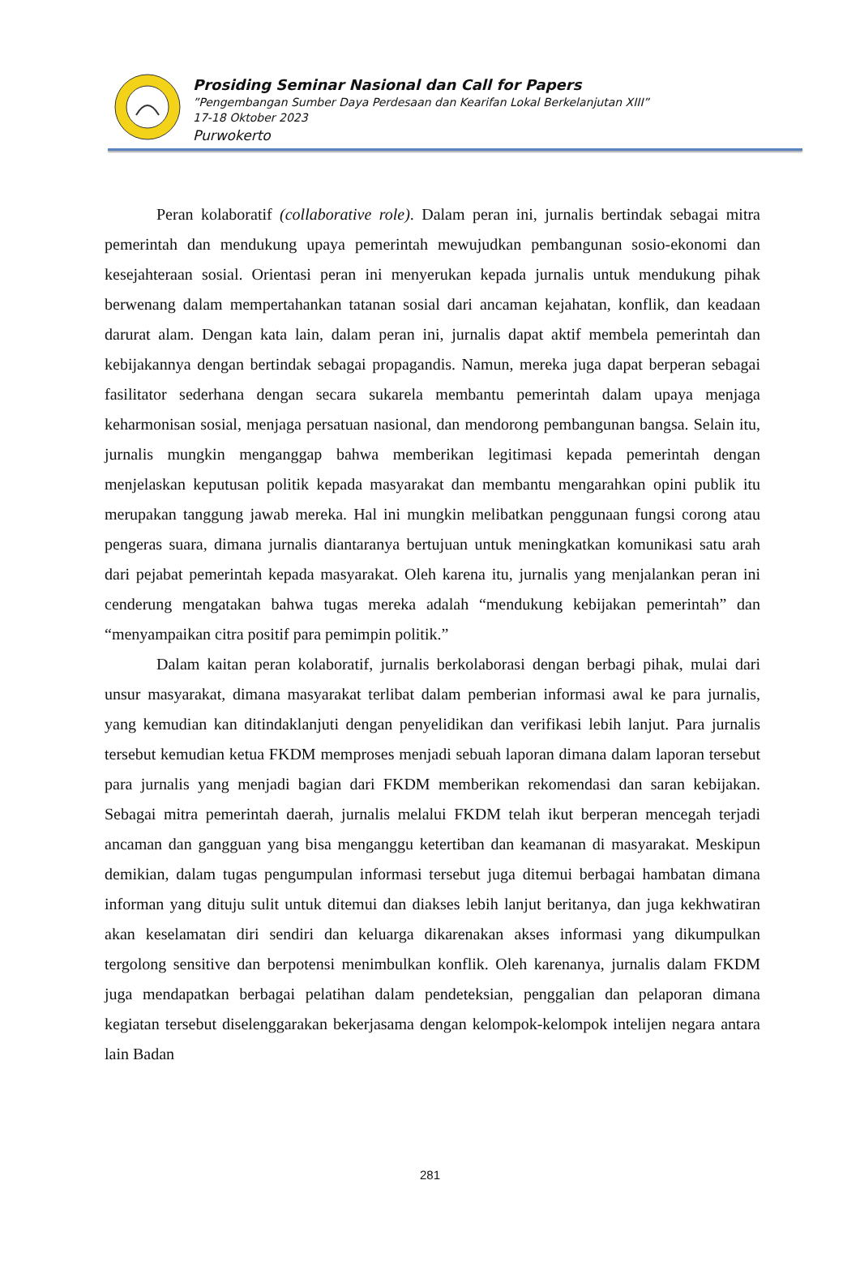Prosiding Seminar Nasional dan Call for Papers
”Pengembangan Sumber Daya Perdesaan dan Kearifan Lokal Berkelanjutan XIII”
17-18 Oktober 2023
Purwokerto
Peran kolaboratif (collaborative role). Dalam peran ini, jurnalis bertindak sebagai mitra pemerintah dan mendukung upaya pemerintah mewujudkan pembangunan sosio-ekonomi dan kesejahteraan sosial. Orientasi peran ini menyerukan kepada jurnalis untuk mendukung pihak berwenang dalam mempertahankan tatanan sosial dari ancaman kejahatan, konflik, dan keadaan darurat alam. Dengan kata lain, dalam peran ini, jurnalis dapat aktif membela pemerintah dan kebijakannya dengan bertindak sebagai propagandis. Namun, mereka juga dapat berperan sebagai fasilitator sederhana dengan secara sukarela membantu pemerintah dalam upaya menjaga keharmonisan sosial, menjaga persatuan nasional, dan mendorong pembangunan bangsa. Selain itu, jurnalis mungkin menganggap bahwa memberikan legitimasi kepada pemerintah dengan menjelaskan keputusan politik kepada masyarakat dan membantu mengarahkan opini publik itu merupakan tanggung jawab mereka. Hal ini mungkin melibatkan penggunaan fungsi corong atau pengeras suara, dimana jurnalis diantaranya bertujuan untuk meningkatkan komunikasi satu arah dari pejabat pemerintah kepada masyarakat. Oleh karena itu, jurnalis yang menjalankan peran ini cenderung mengatakan bahwa tugas mereka adalah “mendukung kebijakan pemerintah” dan “menyampaikan citra positif para pemimpin politik.”
Dalam kaitan peran kolaboratif, jurnalis berkolaborasi dengan berbagi pihak, mulai dari unsur masyarakat, dimana masyarakat terlibat dalam pemberian informasi awal ke para jurnalis, yang kemudian kan ditindaklanjuti dengan penyelidikan dan verifikasi lebih lanjut. Para jurnalis tersebut kemudian ketua FKDM memproses menjadi sebuah laporan dimana dalam laporan tersebut para jurnalis yang menjadi bagian dari FKDM memberikan rekomendasi dan saran kebijakan. Sebagai mitra pemerintah daerah, jurnalis melalui FKDM telah ikut berperan mencegah terjadi ancaman dan gangguan yang bisa menganggu ketertiban dan keamanan di masyarakat. Meskipun demikian, dalam tugas pengumpulan informasi tersebut juga ditemui berbagai hambatan dimana informan yang dituju sulit untuk ditemui dan diakses lebih lanjut beritanya, dan juga kekhwatiran akan keselamatan diri sendiri dan keluarga dikarenakan akses informasi yang dikumpulkan tergolong sensitive dan berpotensi menimbulkan konflik. Oleh karenanya, jurnalis dalam FKDM juga mendapatkan berbagai pelatihan dalam pendeteksian, penggalian dan pelaporan dimana kegiatan tersebut diselenggarakan bekerjasama dengan kelompok-kelompok intelijen negara antara lain Badan
281